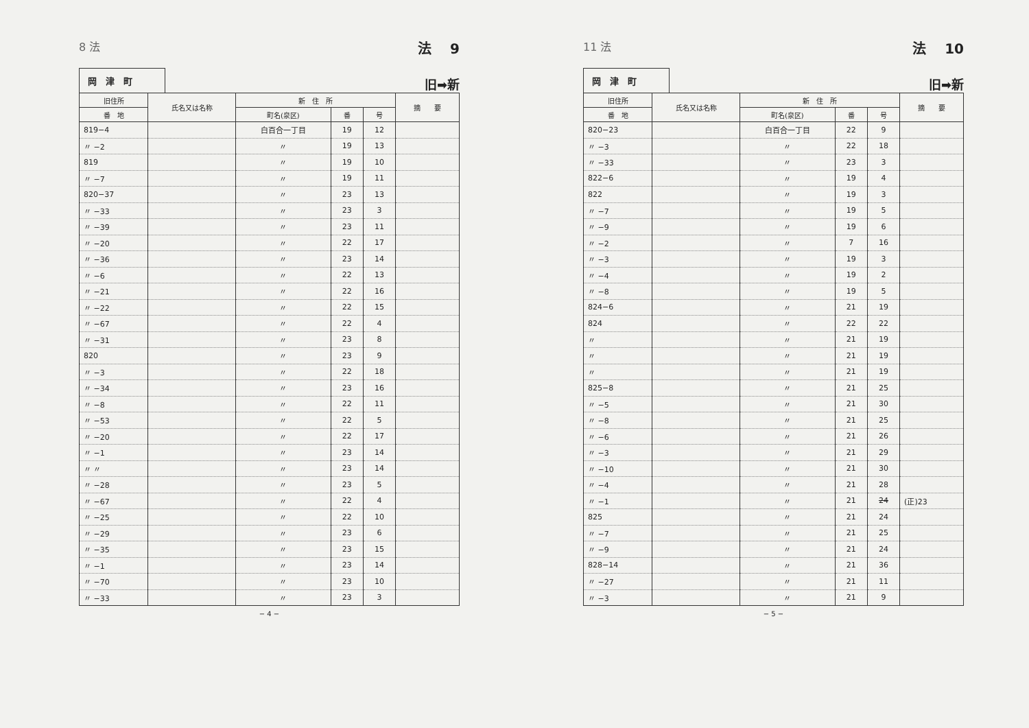8 法 法　 9
岡　津　町
旧➡新
| 旧住所 | 氏名又は名称 | 新 住 所 | | | 摘 要 |
| --- | --- | --- | --- | --- | --- |
| 番 地 | | 町名(泉区) | 番 | 号 | |
| 819−4 | | 白百合一丁目 | 19 | 12 | |
| 〃 −2 | | 〃 | 19 | 13 | |
| 819 | | 〃 | 19 | 10 | |
| 〃 −7 | | 〃 | 19 | 11 | |
| 820−37 | | 〃 | 23 | 13 | |
| 〃 −33 | | 〃 | 23 | 3 | |
| 〃 −39 | | 〃 | 23 | 11 | |
| 〃 −20 | | 〃 | 22 | 17 | |
| 〃 −36 | | 〃 | 23 | 14 | |
| 〃 −6 | | 〃 | 22 | 13 | |
| 〃 −21 | | 〃 | 22 | 16 | |
| 〃 −22 | | 〃 | 22 | 15 | |
| 〃 −67 | | 〃 | 22 | 4 | |
| 〃 −31 | | 〃 | 23 | 8 | |
| 820 | | 〃 | 23 | 9 | |
| 〃 −3 | | 〃 | 22 | 18 | |
| 〃 −34 | | 〃 | 23 | 16 | |
| 〃 −8 | | 〃 | 22 | 11 | |
| 〃 −53 | | 〃 | 22 | 5 | |
| 〃 −20 | | 〃 | 22 | 17 | |
| 〃 −1 | | 〃 | 23 | 14 | |
| 〃 〃 | | 〃 | 23 | 14 | |
| 〃 −28 | | 〃 | 23 | 5 | |
| 〃 −67 | | 〃 | 22 | 4 | |
| 〃 −25 | | 〃 | 22 | 10 | |
| 〃 −29 | | 〃 | 23 | 6 | |
| 〃 −35 | | 〃 | 23 | 15 | |
| 〃 −1 | | 〃 | 23 | 14 | |
| 〃 −70 | | 〃 | 23 | 10 | |
| 〃 −33 | | 〃 | 23 | 3 | |
− 4 −
11 法 法　 10
岡　津　町
旧➡新
| 旧住所 | 氏名又は名称 | 新 住 所 | | | 摘 要 |
| --- | --- | --- | --- | --- | --- |
| 番 地 | | 町名(泉区) | 番 | 号 | |
| 820−23 | | 白百合一丁目 | 22 | 9 | |
| 〃 −3 | | 〃 | 22 | 18 | |
| 〃 −33 | | 〃 | 23 | 3 | |
| 822−6 | | 〃 | 19 | 4 | |
| 822 | | 〃 | 19 | 3 | |
| 〃 −7 | | 〃 | 19 | 5 | |
| 〃 −9 | | 〃 | 19 | 6 | |
| 〃 −2 | | 〃 | 7 | 16 | |
| 〃 −3 | | 〃 | 19 | 3 | |
| 〃 −4 | | 〃 | 19 | 2 | |
| 〃 −8 | | 〃 | 19 | 5 | |
| 824−6 | | 〃 | 21 | 19 | |
| 824 | | 〃 | 22 | 22 | |
| 〃 | | 〃 | 21 | 19 | |
| 〃 | | 〃 | 21 | 19 | |
| 〃 | | 〃 | 21 | 19 | |
| 825−8 | | 〃 | 21 | 25 | |
| 〃 −5 | | 〃 | 21 | 30 | |
| 〃 −8 | | 〃 | 21 | 25 | |
| 〃 −6 | | 〃 | 21 | 26 | |
| 〃 −3 | | 〃 | 21 | 29 | |
| 〃 −10 | | 〃 | 21 | 30 | |
| 〃 −4 | | 〃 | 21 | 28 | |
| 〃 −1 | | 〃 | 21 | 24 | (正)23 |
| 825 | | 〃 | 21 | 24 | |
| 〃 −7 | | 〃 | 21 | 25 | |
| 〃 −9 | | 〃 | 21 | 24 | |
| 828−14 | | 〃 | 21 | 36 | |
| 〃 −27 | | 〃 | 21 | 11 | |
| 〃 −3 | | 〃 | 21 | 9 | |
− 5 −